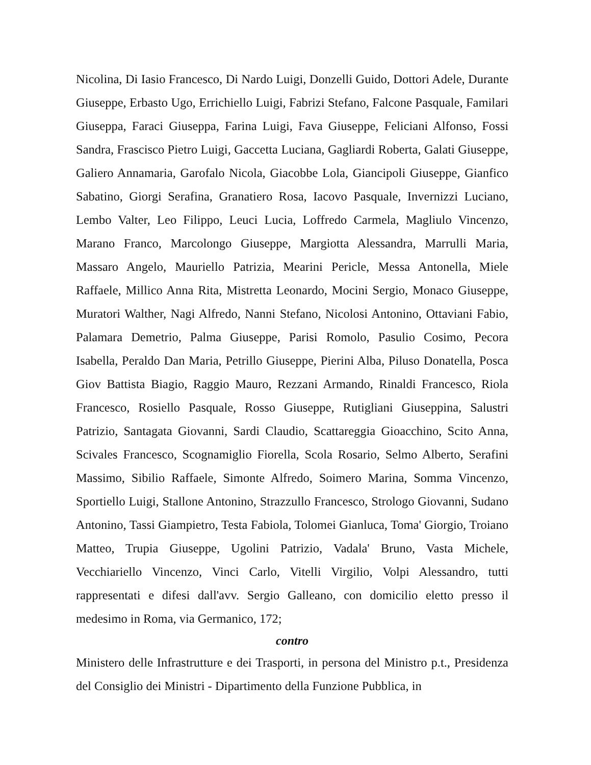Nicolina, Di Iasio Francesco, Di Nardo Luigi, Donzelli Guido, Dottori Adele, Durante Giuseppe, Erbasto Ugo, Errichiello Luigi, Fabrizi Stefano, Falcone Pasquale, Familari Giuseppa, Faraci Giuseppa, Farina Luigi, Fava Giuseppe, Feliciani Alfonso, Fossi Sandra, Frascisco Pietro Luigi, Gaccetta Luciana, Gagliardi Roberta, Galati Giuseppe, Galiero Annamaria, Garofalo Nicola, Giacobbe Lola, Giancipoli Giuseppe, Gianfico Sabatino, Giorgi Serafina, Granatiero Rosa, Iacovo Pasquale, Invernizzi Luciano, Lembo Valter, Leo Filippo, Leuci Lucia, Loffredo Carmela, Magliulo Vincenzo, Marano Franco, Marcolongo Giuseppe, Margiotta Alessandra, Marrulli Maria, Massaro Angelo, Mauriello Patrizia, Mearini Pericle, Messa Antonella, Miele Raffaele, Millico Anna Rita, Mistretta Leonardo, Mocini Sergio, Monaco Giuseppe, Muratori Walther, Nagi Alfredo, Nanni Stefano, Nicolosi Antonino, Ottaviani Fabio, Palamara Demetrio, Palma Giuseppe, Parisi Romolo, Pasulio Cosimo, Pecora Isabella, Peraldo Dan Maria, Petrillo Giuseppe, Pierini Alba, Piluso Donatella, Posca Giov Battista Biagio, Raggio Mauro, Rezzani Armando, Rinaldi Francesco, Riola Francesco, Rosiello Pasquale, Rosso Giuseppe, Rutigliani Giuseppina, Salustri Patrizio, Santagata Giovanni, Sardi Claudio, Scattareggia Gioacchino, Scito Anna, Scivales Francesco, Scognamiglio Fiorella, Scola Rosario, Selmo Alberto, Serafini Massimo, Sibilio Raffaele, Simonte Alfredo, Soimero Marina, Somma Vincenzo, Sportiello Luigi, Stallone Antonino, Strazzullo Francesco, Strologo Giovanni, Sudano Antonino, Tassi Giampietro, Testa Fabiola, Tolomei Gianluca, Toma' Giorgio, Troiano Matteo, Trupia Giuseppe, Ugolini Patrizio, Vadala' Bruno, Vasta Michele, Vecchiariello Vincenzo, Vinci Carlo, Vitelli Virgilio, Volpi Alessandro, tutti rappresentati e difesi dall'avv. Sergio Galleano, con domicilio eletto presso il medesimo in Roma, via Germanico, 172;
contro
Ministero delle Infrastrutture e dei Trasporti, in persona del Ministro p.t., Presidenza del Consiglio dei Ministri - Dipartimento della Funzione Pubblica, in